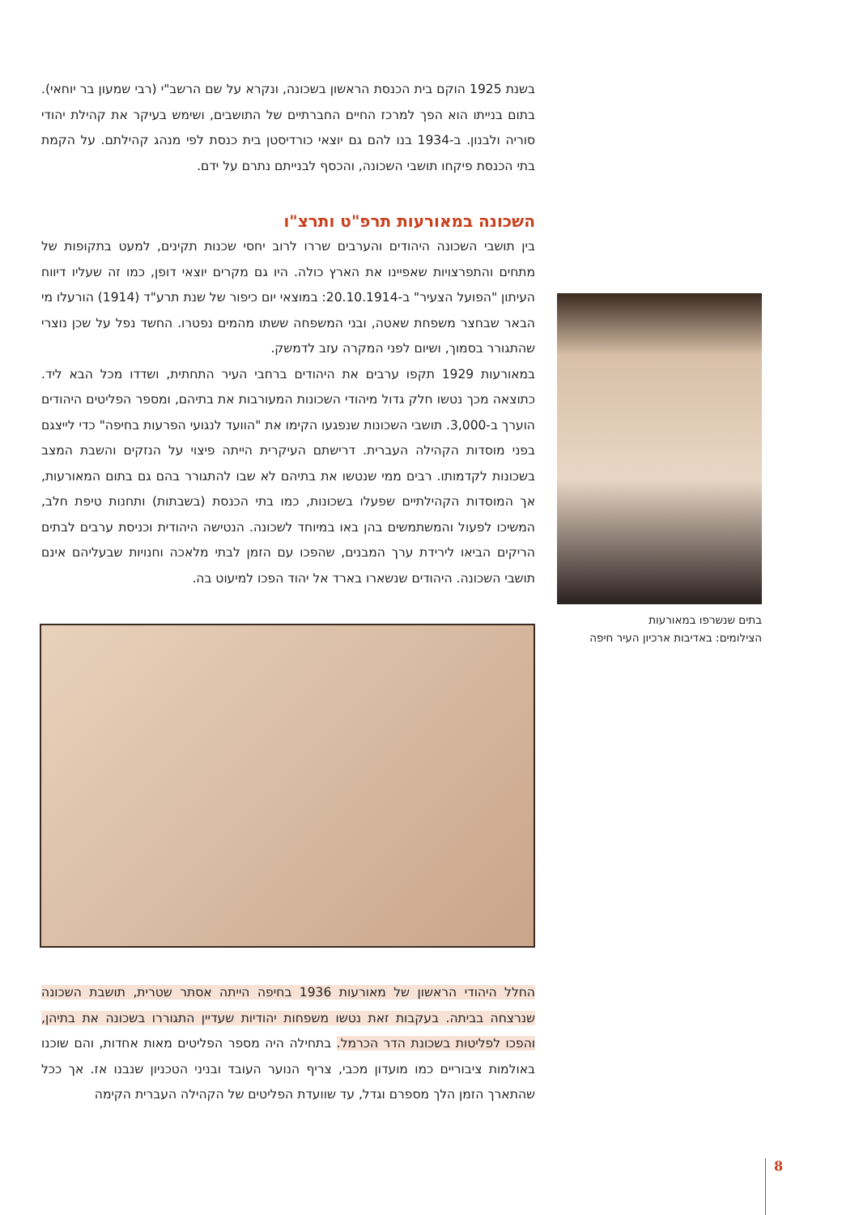בשנת 1925 הוקם בית הכנסת הראשון בשכונה, ונקרא על שם הרשב"י (רבי שמעון בר יוחאי). בתום בנייתו הוא הפך למרכז החיים החברתיים של התושבים, ושימש בעיקר את קהילת יהודי סוריה ולבנון. ב-1934 בנו להם גם יוצאי כורדיסטן בית כנסת לפי מנהג קהילתם. על הקמת בתי הכנסת פיקחו תושבי השכונה, והכסף לבנייתם נתרם על ידם.
השכונה במאורעות תרפ"ט ותרצ"ו
בין תושבי השכונה היהודים והערבים שררו לרוב יחסי שכנות תקינים, למעט בתקופות של מתחים והתפרצויות שאפיינו את הארץ כולה. היו גם מקרים יוצאי דופן, כמו זה שעליו דיווח העיתון "הפועל הצעיר" ב-20.10.1914: במוצאי יום כיפור של שנת תרע"ד (1914) הורעלו מי הבאר שבחצר משפחת שאטה, ובני המשפחה ששתו מהמים נפטרו. החשד נפל על שכן נוצרי שהתגורר בסמוך, ושיום לפני המקרה עזב לדמשק.
במאורעות 1929 תקפו ערבים את היהודים ברחבי העיר התחתית, ושדדו מכל הבא ליד. כתוצאה מכך נטשו חלק גדול מיהודי השכונות המעורבות את בתיהם, ומספר הפליטים היהודים הוערך ב-3,000. תושבי השכונות שנפגעו הקימו את "הוועד לנגועי הפרעות בחיפה" כדי לייצגם בפני מוסדות הקהילה העברית. דרישתם העיקרית הייתה פיצוי על הנזקים והשבת המצב בשכונות לקדמותו. רבים ממי שנטשו את בתיהם לא שבו להתגורר בהם גם בתום המאורעות, אך המוסדות הקהילתיים שפעלו בשכונות, כמו בתי הכנסת (בשבתות) ותחנות טיפת חלב, המשיכו לפעול והמשתמשים בהן באו במיוחד לשכונה. הנטישה היהודית וכניסת ערבים לבתים הריקים הביאו לירידת ערך המבנים, שהפכו עם הזמן לבתי מלאכה וחנויות שבעליהם אינם תושבי השכונה. היהודים שנשארו בארד אל יהוד הפכו למיעוט בה.
החלל היהודי הראשון של מאורעות 1936 בחיפה הייתה אסתר שטרית, תושבת השכונה שנרצחה בביתה. בעקבות זאת נטשו משפחות יהודיות שעדיין התגוררו בשכונה את בתיהן, והפכו לפליטות בשכונת הדר הכרמל. בתחילה היה מספר הפליטים מאות אחדות, והם שוכנו באולמות ציבוריים כמו מועדון מכבי, צריף הנוער העובד ובניני הטכניון שנבנו אז. אך ככל שהתארך הזמן הלך מספרם וגדל, עד שוועדת הפליטים של הקהילה העברית הקימה
בתים שנשרפו במאורעות
הצילומים: באדיבות ארכיון העיר חיפה
8